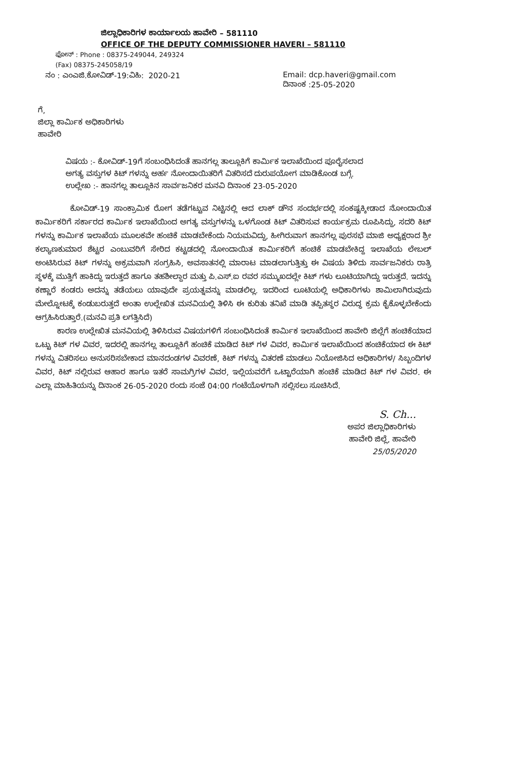ಜಿಲ್ಲಾಧಿಕಾರಿಗಳ ಕಾರ್ಯಾಲಯ ಹಾವೇರಿ – 581110
OFFICE OF THE DEPUTY COMMISSIONER HAVERI – 581110
ಫೋನ್ : Phone : 08375-249044, 249324
(Fax) 08375-245058/19
ನಂ : ಎಂಎಜಿ.ಕೋವಿಡ್-19:ವಿಹಿ: 2020-21 Email: dcp.haveri@gmail.com
ದಿನಾಂಕ :25-05-2020
ಗೆ,
ಜಿಲ್ಲಾ ಕಾರ್ಮಿಕ ಅಧಿಕಾರಿಗಳು
ಹಾವೇರಿ
ವಿಷಯ :- ಕೋವಿಡ್-19ಗೆ ಸಂಬಂಧಿಸಿದಂತೆ ಹಾನಗಲ್ಲ ತಾಲ್ಲೂಕಿಗೆ ಕಾರ್ಮಿಕ ಇಲಾಖೆಯಿಂದ ಪೂರೈಸಲಾದ ಅಗತ್ಯ ವಸ್ತುಗಳ ಕಿಟ್ ಗಳನ್ನು ಅರ್ಹ ನೋಂದಾಯಿತರಿಗೆ ವಿತರಿಸದೆ ದುರುಪಯೋಗ ಮಾಡಿಕೊಂಡ ಬಗ್ಗೆ.
ಉಲ್ಲೇಖ :- ಹಾನಗಲ್ಲ ತಾಲ್ಲೂಕಿನ ಸಾರ್ವಜನಿಕರ ಮನವಿ ದಿನಾಂಕ 23-05-2020
ಕೋವಿಡ್-19 ಸಾಂಕ್ರಾಮಿಕ ರೋಗ ತಡೆಗಟ್ಟುವ ನಿಟ್ಟಿನಲ್ಲಿ ಆದ ಲಾಕ್ ಡೌನ ಸಂದರ್ಭದಲ್ಲಿ ಸಂಕಷ್ಟಕ್ಕೀಡಾದ ನೋಂದಾಯಿತ ಕಾರ್ಮಿಕರಿಗೆ ಸರ್ಕಾರದ ಕಾರ್ಮಿಕ ಇಲಾಖೆಯಿಂದ ಅಗತ್ಯ ವಸ್ತುಗಳನ್ನು ಒಳಗೊಂಡ ಕಿಟ್ ವಿತರಿಸುವ ಕಾರ್ಯಕ್ರಮ ರೂಪಿಸಿದ್ದು, ಸದರಿ ಕಿಟ್ ಗಳನ್ನು ಕಾರ್ಮಿಕ ಇಲಾಖೆಯ ಮೂಲಕವೇ ಹಂಚಿಕೆ ಮಾಡಬೇಕೆಂದು ನಿಯಮವಿದ್ದು, ಹೀಗಿರುವಾಗ ಹಾನಗಲ್ಲ ಪುರಸಭೆ ಮಾಜಿ ಅಧ್ಯಕ್ಷರಾದ ಶ್ರೀ ಕಲ್ಯಾಣಕುಮಾರ ಶೆಟ್ಟರ ಎಂಬುವರಿಗೆ ಸೇರಿದ ಕಟ್ಟಡದಲ್ಲಿ ನೋಂದಾಯಿತ ಕಾರ್ಮಿಕರಿಗೆ ಹಂಚಿಕೆ ಮಾಡಬೇಕಿದ್ದ ಇಲಾಖೆಯ ಲೇಬಲ್ ಅಂಟಿಸಿರುವ ಕಿಟ್ ಗಳನ್ನು ಅಕ್ರಮವಾಗಿ ಸಂಗ್ರಹಿಸಿ, ಅವಸಾತನಲ್ಲಿ ಮಾರಾಟ ಮಾಡಲಾಗುತ್ತಿತ್ತು ಈ ವಿಷಯ ತಿಳಿದು ಸಾರ್ವಜನಿಕರು ರಾತ್ರಿ ಸ್ಥಳಕ್ಕೆ ಮುತ್ತಿಗೆ ಹಾಕಿದ್ದು ಇರುತ್ತದೆ ಹಾಗೂ ತಹಶೀಲ್ದಾರ ಮತ್ತು ಪಿ.ಎಸ್.ಐ ರವರ ಸಮ್ಮುಖದಲ್ಲೇ ಕಿಟ್ ಗಳು ಲೂಟಿಯಾಗಿದ್ದು ಇರುತ್ತದೆ. ಇದನ್ನು ಕಣ್ಣಾರೆ ಕಂಡರು ಅದನ್ನು ತಡೆಯಲು ಯಾವುದೇ ಪ್ರಯತ್ನವನ್ನು ಮಾಡಲಿಲ್ಲ. ಇದರಿಂದ ಲೂಟಿಯಲ್ಲಿ ಅಧಿಕಾರಿಗಳು ಶಾಮಿಲಾಗಿರುವುದು ಮೇಲ್ನೋಟಕ್ಕೆ ಕಂಡುಬರುತ್ತದೆ ಅಂತಾ ಉಲ್ಲೇಖಿತ ಮನವಿಯಲ್ಲಿ ತಿಳಿಸಿ ಈ ಕುರಿತು ತನಿಖೆ ಮಾಡಿ ತಪ್ಪಿತಸ್ಥರ ವಿರುದ್ಧ ಕ್ರಮ ಕೈಕೊಳ್ಳಬೇಕೆಂದು ಆಗ್ರಹಿಸಿರುತ್ತಾರೆ.(ಮನವಿ ಪ್ರತಿ ಲಗತ್ತಿಸಿದೆ)
ಕಾರಣ ಉಲ್ಲೇಖಿತ ಮನವಿಯಲ್ಲಿ ತಿಳಿಸಿರುವ ವಿಷಯಗಳಿಗೆ ಸಂಬಂಧಿಸಿದಂತೆ ಕಾರ್ಮಿಕ ಇಲಾಖೆಯಿಂದ ಹಾವೇರಿ ಜಿಲ್ಲೆಗೆ ಹಂಚಿಕೆಯಾದ ಒಟ್ಟು ಕಿಟ್ ಗಳ ವಿವರ, ಇದರಲ್ಲಿ ಹಾನಗಲ್ಲ ತಾಲ್ಲೂಕಿಗೆ ಹಂಚಿಕೆ ಮಾಡಿದ ಕಿಟ್ ಗಳ ವಿವರ, ಕಾರ್ಮಿಕ ಇಲಾಖೆಯಿಂದ ಹಂಚಿಕೆಯಾದ ಈ ಕಿಟ್ ಗಳನ್ನು ವಿತರಿಸಲು ಅನುಸರಿಸಬೇಕಾದ ಮಾನದಂಡಗಳ ವಿವರಣೆ, ಕಿಟ್ ಗಳನ್ನು ವಿತರಣೆ ಮಾಡಲು ನಿಯೋಜಿಸಿದ ಅಧಿಕಾರಿಗಳ/ ಸಿಬ್ಬಂದಿಗಳ ವಿವರ, ಕಿಟ್ ನಲ್ಲಿರುವ ಆಹಾರ ಹಾಗೂ ಇತರೆ ಸಾಮಗ್ರಿಗಳ ವಿವರ, ಇಲ್ಲಿಯವರೆಗೆ ಒಟ್ಟಾರೆಯಾಗಿ ಹಂಚಿಕೆ ಮಾಡಿದ ಕಿಟ್ ಗಳ ವಿವರ. ಈ ಎಲ್ಲಾ ಮಾಹಿತಿಯನ್ನು ದಿನಾಂಕ 26-05-2020 ರಂದು ಸಂಜೆ 04:00 ಗಂಟೆಯೊಳಗಾಗಿ ಸಲ್ಲಿಸಲು ಸೂಚಿಸಿದೆ.
S. Ch...
ಅಪರ ಜಿಲ್ಲಾಧಿಕಾರಿಗಳು
ಹಾವೇರಿ ಜಿಲ್ಲೆ, ಹಾವೇರಿ
25/05/2020